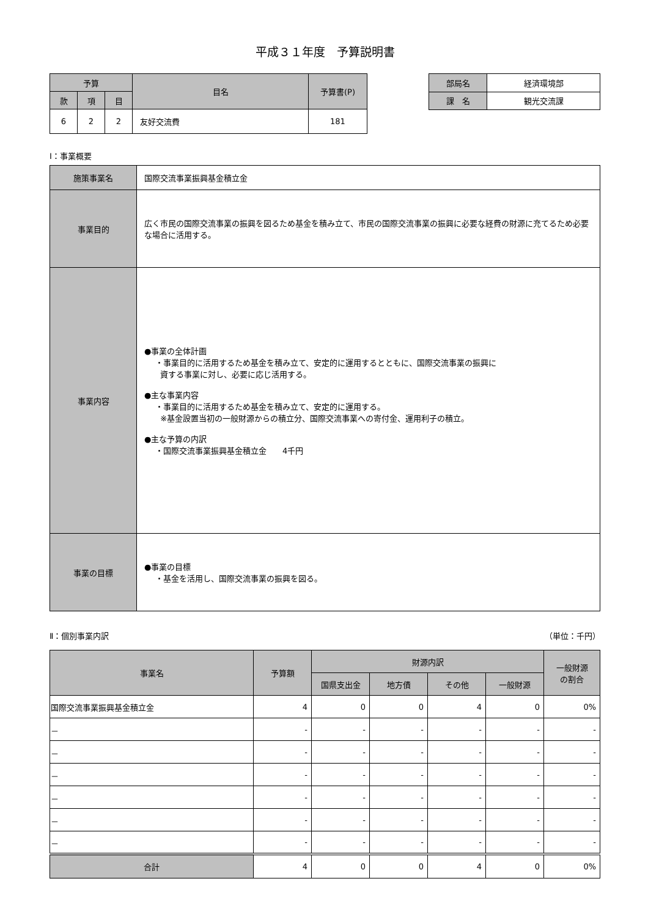平成３１年度　予算説明書
| 予算 | | | 目名 | 予算書(P) |
| --- | --- | --- | --- | --- |
| 款 | 項 | 目 | | |
| 6 | 2 | 2 | 友好交流費 | 181 |
| 部局名 | 経済環境部 |
| 課 名 | 観光交流課 |
Ⅰ：事業概要
| 施策事業名 | 国際交流事業振興基金積立金 |
| 事業目的 | 広く市民の国際交流事業の振興を図るため基金を積み立て、市民の国際交流事業の振興に必要な経費の財源に充てるため必要な場合に活用する。 |
| 事業内容 | ●事業の全体計画 ・事業目的に活用するため基金を積み立て、安定的に運用するとともに、国際交流事業の振興に 資する事業に対し、必要に応じ活用する。 ●主な事業内容 ・事業目的に活用するため基金を積み立て、安定的に運用する。 ※基金設置当初の一般財源からの積立分、国際交流事業への寄付金、運用利子の積立。 ●主な予算の内訳 ・国際交流事業振興基金積立金 4千円 |
| 事業の目標 | ●事業の目標 ・基金を活用し、国際交流事業の振興を図る。 |
Ⅱ：個別事業内訳 （単位：千円）
| 事業名 | 予算額 | 財源内訳 | | | | 一般財源 の割合 |
| --- | --- | --- | --- | --- | --- | --- |
| | | 国県支出金 | 地方債 | その他 | 一般財源 | |
| 国際交流事業振興基金積立金 | 4 | 0 | 0 | 4 | 0 | 0% |
| － | - | - | - | - | - | - |
| － | - | - | - | - | - | - |
| － | - | - | - | - | - | - |
| － | - | - | - | - | - | - |
| － | - | - | - | - | - | - |
| － | - | - | - | - | - | - |
| 合計 | 4 | 0 | 0 | 4 | 0 | 0% |